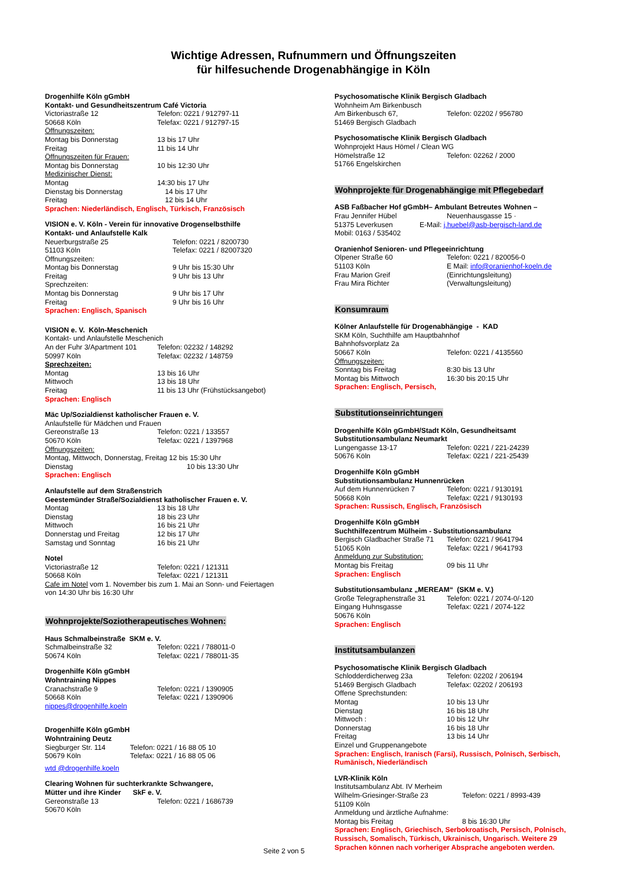Wichtige Adressen, Rufnummern und Öffnungszeiten
für hilfesuchende Drogenabhängige in Köln
Drogenhilfe Köln gGmbH
Kontakt- und Gesundheitszentrum Café Victoria
Victoriastraße 12 Telefon: 0221 / 912797-11
50668 Köln Telefax: 0221 / 912797-15
Öffnungszeiten:
Montag bis Donnerstag 13 bis 17 Uhr
Freitag 11 bis 14 Uhr
Öffnungszeiten für Frauen:
Montag bis Donnerstag 10 bis 12:30 Uhr
Medizinischer Dienst:
Montag 14:30 bis 17 Uhr
Dienstag bis Donnerstag 14 bis 17 Uhr
Freitag 12 bis 14 Uhr
Sprachen: Niederländisch, Englisch, Türkisch, Französisch
VISION e. V. Köln - Verein für innovative Drogenselbsthilfe
Kontakt- und Anlaufstelle Kalk
Neuerburgstraße 25 Telefon: 0221 / 8200730
51103 Köln Telefax: 0221 / 82007320
Öffnungszeiten:
Montag bis Donnerstag 9 Uhr bis 15:30 Uhr
Freitag 9 Uhr bis 13 Uhr
Sprechzeiten:
Montag bis Donnerstag 9 Uhr bis 17 Uhr
Freitag 9 Uhr bis 16 Uhr
Sprachen: Englisch, Spanisch
VISION e. V. Köln-Meschenich
Kontakt- und Anlaufstelle Meschenich
An der Fuhr 3/Apartment 101 Telefon: 02232 / 148292
50997 Köln Telefax: 02232 / 148759
Sprechzeiten:
Montag 13 bis 16 Uhr
Mittwoch 13 bis 18 Uhr
Freitag 11 bis 13 Uhr (Frühstücksangebot)
Sprachen: Englisch
Mäc Up/Sozialdienst katholischer Frauen e. V.
Anlaufstelle für Mädchen und Frauen
Gereonstraße 13 Telefon: 0221 / 133557
50670 Köln Telefax: 0221 / 1397968
Öffnungszeiten:
Montag, Mittwoch, Donnerstag, Freitag 12 bis 15:30 Uhr
Dienstag 10 bis 13:30 Uhr
Sprachen: Englisch
Anlaufstelle auf dem Straßenstrich
Geestemünder Straße/Sozialdienst katholischer Frauen e. V.
Montag 13 bis 18 Uhr
Dienstag 18 bis 23 Uhr
Mittwoch 16 bis 21 Uhr
Donnerstag und Freitag 12 bis 17 Uhr
Samstag und Sonntag 16 bis 21 Uhr
Notel
Victoriastraße 12 Telefon: 0221 / 121311
50668 Köln Telefax: 0221 / 121311
Cafe im Notel vom 1. November bis zum 1. Mai an Sonn- und Feiertagen
von 14:30 Uhr bis 16:30 Uhr
Wohnprojekte/Soziotherapeutisches Wohnen:
Haus Schmalbeinstraße SKM e. V.
Schmalbeinstraße 32 Telefon: 0221 / 788011-0
50674 Köln Telefax: 0221 / 788011-35
Drogenhilfe Köln gGmbH
Wohntraining Nippes
Cranachstraße 9 Telefon: 0221 / 1390905
50668 Köln Telefax: 0221 / 1390906
nippes@drogenhilfe.koeln
Drogenhilfe Köln gGmbH
Wohntraining Deutz
Siegburger Str. 114 Telefon: 0221 / 16 88 05 10
50679 Köln Telefax: 0221 / 16 88 05 06
wtd @drogenhilfe.koeln
Clearing Wohnen für suchterkrankte Schwangere,
Mütter und ihre Kinder SkF e. V.
Gereonstraße 13 Telefon: 0221 / 1686739
50670 Köln
Psychosomatische Klinik Bergisch Gladbach
Wohnheim Am Birkenbusch
Am Birkenbusch 67, Telefon: 02202 / 956780
51469 Bergisch Gladbach
Psychosomatische Klinik Bergisch Gladbach
Wohnprojekt Haus Hömel / Clean WG
Hömelstraße 12 Telefon: 02262 / 2000
51766 Engelskirchen
Wohnprojekte für Drogenabhängige mit Pflegebedarf
ASB Faßbacher Hof gGmbH– Ambulant Betreutes Wohnen –
Frau Jennifer Hübel Neuenhausgasse 15 ·
51375 Leverkusen E-Mail: j.huebel@asb-bergisch-land.de
Mobil: 0163 / 535402
Oranienhof Senioren- und Pflegeeinrichtung
Olpener Straße 60 Telefon: 0221 / 820056-0
51103 Köln E Mail: info@oranienhof-koeln.de
Frau Marion Greif (Einrichtungsleitung)
Frau Mira Richter (Verwaltungsleitung)
Konsumraum
Kölner Anlaufstelle für Drogenabhängige - KAD
SKM Köln, Suchthilfe am Hauptbahnhof
Bahnhofsvorplatz 2a
50667 Köln Telefon: 0221 / 4135560
Öffnungszeiten:
Sonntag bis Freitag 8:30 bis 13 Uhr
Montag bis Mittwoch 16:30 bis 20:15 Uhr
Sprachen: Englisch, Persisch,
Substitutionseinrichtungen
Drogenhilfe Köln gGmbH/Stadt Köln, Gesundheitsamt
Substitutionsambulanz Neumarkt
Lungengasse 13-17 Telefon: 0221 / 221-24239
50676 Köln Telefax: 0221 / 221-25439
Drogenhilfe Köln gGmbH
Substitutionsambulanz Hunnenrücken
Auf dem Hunnenrücken 7 Telefon: 0221 / 9130191
50668 Köln Telefax: 0221 / 9130193
Sprachen: Russisch, Englisch, Französisch
Drogenhilfe Köln gGmbH
Suchthilfezentrum Mülheim - Substitutionsambulanz
Bergisch Gladbacher Straße 71 Telefon: 0221 / 9641794
51065 Köln Telefax: 0221 / 9641793
Anmeldung zur Substitution:
Montag bis Freitag 09 bis 11 Uhr
Sprachen: Englisch
Substitutionsambulanz „MEREAM“ (SKM e. V.)
Große Telegraphenstraße 31 Telefon: 0221 / 2074-0/-120
Eingang Huhnsgasse Telefax: 0221 / 2074-122
50676 Köln
Sprachen: Englisch
Institutsambulanzen
Psychosomatische Klinik Bergisch Gladbach
Schlodderdicherweg 23a Telefon: 02202 / 206194
51469 Bergisch Gladbach Telefax: 02202 / 206193
Offene Sprechstunden:
Montag 10 bis 13 Uhr
Dienstag 16 bis 18 Uhr
Mittwoch : 10 bis 12 Uhr
Donnerstag 16 bis 18 Uhr
Freitag 13 bis 14 Uhr
Einzel und Gruppenangebote
Sprachen: Englisch, Iranisch (Farsi), Russisch, Polnisch, Serbisch, Rumänisch, Niederländisch
LVR-Klinik Köln
Institutsambulanz Abt. IV Merheim
Wilhelm-Griesinger-Straße 23 Telefon: 0221 / 8993-439
51109 Köln
Anmeldung und ärztliche Aufnahme:
Montag bis Freitag 8 bis 16:30 Uhr
Sprachen: Englisch, Griechisch, Serbokroatisch, Persisch, Polnisch, Russisch, Somalisch, Türkisch, Ukrainisch, Ungarisch. Weitere 29 Sprachen können nach vorheriger Absprache angeboten werden.
Seite 2 von 5